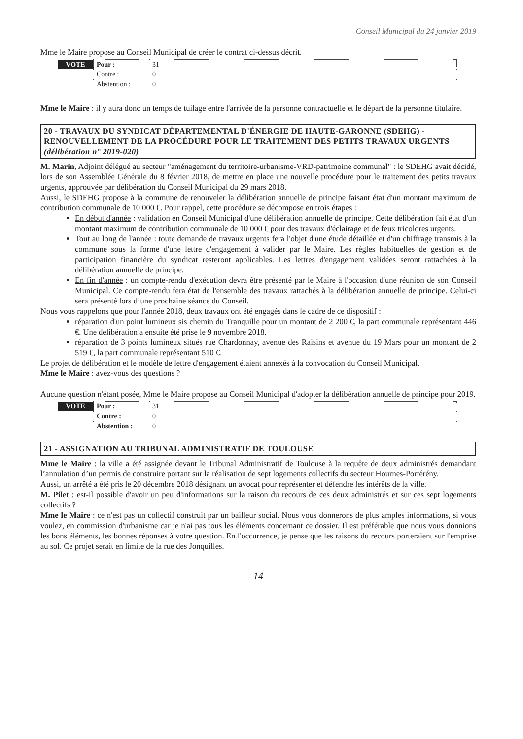Conseil Municipal du 24 janvier 2019
Mme le Maire propose au Conseil Municipal de créer le contrat ci-dessus décrit.
| VOTE | Pour : | 31 |
| | Contre : | 0 |
| | Abstention : | 0 |
Mme le Maire : il y aura donc un temps de tuilage entre l'arrivée de la personne contractuelle et le départ de la personne titulaire.
20 - TRAVAUX DU SYNDICAT DÉPARTEMENTAL D'ÉNERGIE DE HAUTE-GARONNE (SDEHG) - RENOUVELLEMENT DE LA PROCÉDURE POUR LE TRAITEMENT DES PETITS TRAVAUX URGENTS (délibération n° 2019-020)
M. Marin, Adjoint délégué au secteur "aménagement du territoire-urbanisme-VRD-patrimoine communal" : le SDEHG avait décidé, lors de son Assemblée Générale du 8 février 2018, de mettre en place une nouvelle procédure pour le traitement des petits travaux urgents, approuvée par délibération du Conseil Municipal du 29 mars 2018.
Aussi, le SDEHG propose à la commune de renouveler la délibération annuelle de principe faisant état d'un montant maximum de contribution communale de 10 000 €. Pour rappel, cette procédure se décompose en trois étapes :
En début d'année : validation en Conseil Municipal d'une délibération annuelle de principe. Cette délibération fait état d'un montant maximum de contribution communale de 10 000 € pour des travaux d'éclairage et de feux tricolores urgents.
Tout au long de l'année : toute demande de travaux urgents fera l'objet d'une étude détaillée et d'un chiffrage transmis à la commune sous la forme d'une lettre d'engagement à valider par le Maire. Les règles habituelles de gestion et de participation financière du syndicat resteront applicables. Les lettres d'engagement validées seront rattachées à la délibération annuelle de principe.
En fin d'année : un compte-rendu d'exécution devra être présenté par le Maire à l'occasion d'une réunion de son Conseil Municipal. Ce compte-rendu fera état de l'ensemble des travaux rattachés à la délibération annuelle de principe. Celui-ci sera présenté lors d’une prochaine séance du Conseil.
Nous vous rappelons que pour l'année 2018, deux travaux ont été engagés dans le cadre de ce dispositif :
réparation d'un point lumineux sis chemin du Tranquille pour un montant de 2 200 €, la part communale représentant 446 €. Une délibération a ensuite été prise le 9 novembre 2018.
réparation de 3 points lumineux situés rue Chardonnay, avenue des Raisins et avenue du 19 Mars pour un montant de 2 519 €, la part communale représentant 510 €.
Le projet de délibération et le modèle de lettre d'engagement étaient annexés à la convocation du Conseil Municipal.
Mme le Maire : avez-vous des questions ?
Aucune question n'étant posée, Mme le Maire propose au Conseil Municipal d'adopter la délibération annuelle de principe pour 2019.
| VOTE | Pour : | 31 |
| | Contre : | 0 |
| | Abstention : | 0 |
21 - ASSIGNATION AU TRIBUNAL ADMINISTRATIF DE TOULOUSE
Mme le Maire : la ville a été assignée devant le Tribunal Administratif de Toulouse à la requête de deux administrés demandant l’annulation d’un permis de construire portant sur la réalisation de sept logements collectifs du secteur Hournes-Portérény.
Aussi, un arrêté a été pris le 20 décembre 2018 désignant un avocat pour représenter et défendre les intérêts de la ville.
M. Pilet : est-il possible d'avoir un peu d'informations sur la raison du recours de ces deux administrés et sur ces sept logements collectifs ?
Mme le Maire : ce n'est pas un collectif construit par un bailleur social. Nous vous donnerons de plus amples informations, si vous voulez, en commission d'urbanisme car je n'ai pas tous les éléments concernant ce dossier. Il est préférable que nous vous donnions les bons éléments, les bonnes réponses à votre question. En l'occurrence, je pense que les raisons du recours porteraient sur l'emprise au sol. Ce projet serait en limite de la rue des Jonquilles.
14